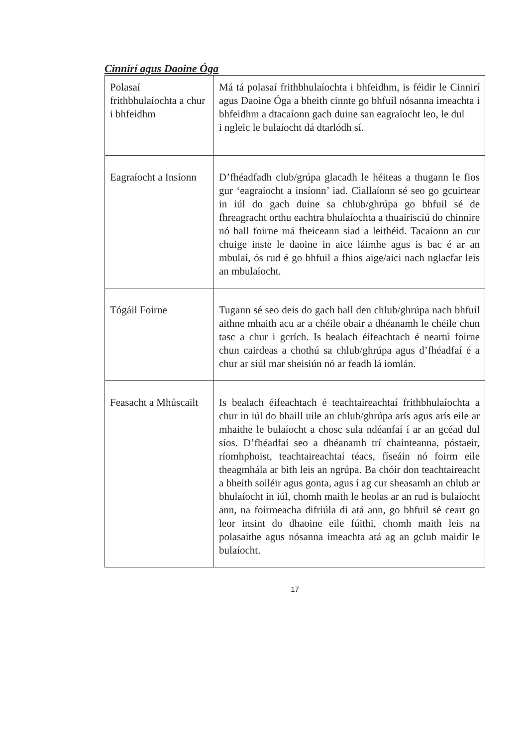Cinnirí agus Daoine Óga
| Polasaí frithbhulaíochta a chur i bhfeidhm | Má tá polasaí frithbhulaíochta i bhfeidhm, is féidir le Cinnirí agus Daoine Óga a bheith cinnte go bhfuil nósanna imeachta i bhfeidhm a dtacaíonn gach duine san eagraíocht leo, le dul i ngleic le bulaíocht dá dtarlódh sí. |
| Eagraíocht a Insíonn | D’fhéadfadh club/grúpa glacadh le héiteas a thugann le fios gur ‘eagraíocht a insíonn’ iad. Ciallaíonn sé seo go gcuirtear in iúl do gach duine sa chlub/ghrúpa go bhfuil sé de fhreagracht orthu eachtra bhulaíochta a thuairisciú do chinnire nó ball foirne má fheiceann siad a leithéid. Tacaíonn an cur chuige inste le daoine in aice láimhe agus is bac é ar an mbulaí, ós rud é go bhfuil a fhios aige/aici nach nglacfar leis an mbulaíocht. |
| Tógáil Foirne | Tugann sé seo deis do gach ball den chlub/ghrúpa nach bhfuil aithne mhaith acu ar a chéile obair a dhéanamh le chéile chun tasc a chur i gcrích. Is bealach éifeachtach é neartú foirne chun cairdeas a chothú sa chlub/ghrúpa agus d’fhéadfaí é a chur ar siúl mar sheisiún nó ar feadh lá iomlán. |
| Feasacht a Mhúscailt | Is bealach éifeachtach é teachtaireachtaí frithbhulaíochta a chur in iúl do bhaill uile an chlub/ghrúpa arís agus arís eile ar mhaithe le bulaíocht a chosc sula ndéanfaí í ar an gcéad dul síos. D’fhéadfaí seo a dhéanamh trí chainteanna, póstaeir, ríomhphoist, teachtaireachtaí téacs, físeáin nó foirm eile theagmhála ar bith leis an ngrúpa. Ba chóir don teachtaireacht a bheith soiléir agus gonta, agus í ag cur sheasamh an chlub ar bhulaíocht in iúl, chomh maith le heolas ar an rud is bulaíocht ann, na foirmeacha difriúla di atá ann, go bhfuil sé ceart go leor insint do dhaoine eile fúithi, chomh maith leis na polasaithe agus nósanna imeachta atá ag an gclub maidir le bulaíocht. |
17